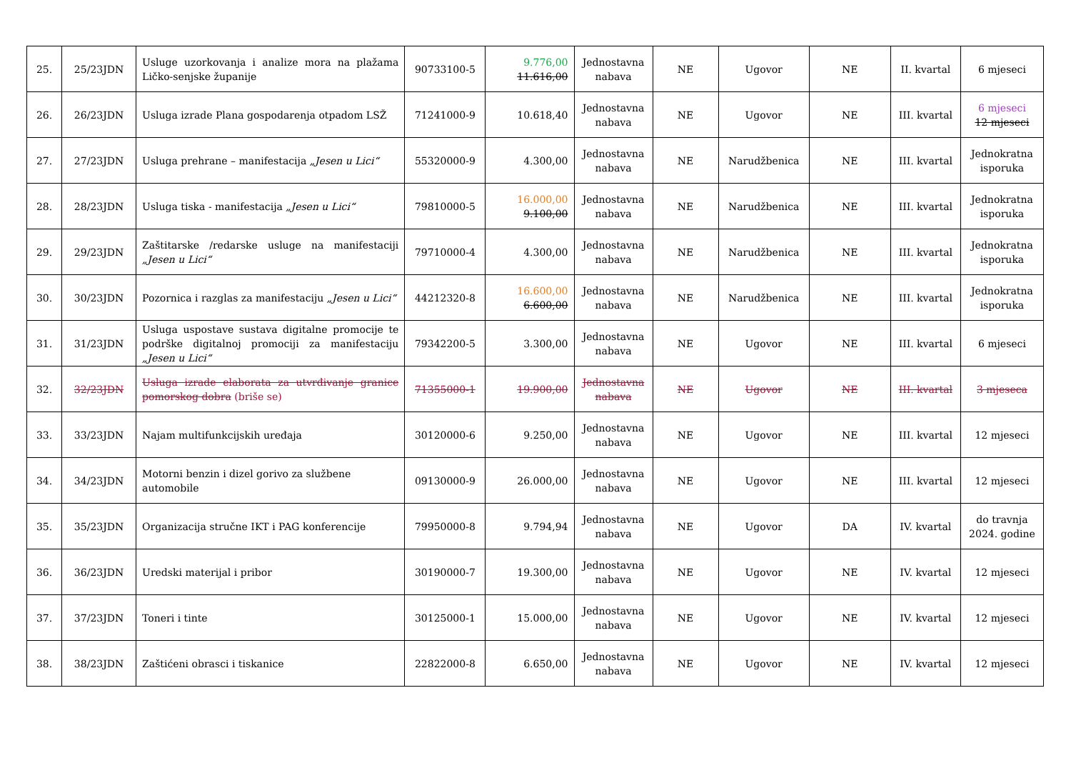| 25. | 25/23JDN | Usluge uzorkovanja i analize mora na plažama Ličko-senjske županije | 90733100-5 | 9.776,00 11.616,00 | Jednostavna nabava | NE | Ugovor | NE | II. kvartal | 6 mjeseci |
| 26. | 26/23JDN | Usluga izrade Plana gospodarenja otpadom LSŽ | 71241000-9 | 10.618,40 | Jednostavna nabava | NE | Ugovor | NE | III. kvartal | 6 mjeseci 12 mjeseci |
| 27. | 27/23JDN | Usluga prehrane – manifestacija „Jesen u Lici“ | 55320000-9 | 4.300,00 | Jednostavna nabava | NE | Narudžbenica | NE | III. kvartal | Jednokratna isporuka |
| 28. | 28/23JDN | Usluga tiska - manifestacija „Jesen u Lici“ | 79810000-5 | 16.000,00 9.100,00 | Jednostavna nabava | NE | Narudžbenica | NE | III. kvartal | Jednokratna isporuka |
| 29. | 29/23JDN | Zaštitarske /redarske usluge na manifestaciji „Jesen u Lici“ | 79710000-4 | 4.300,00 | Jednostavna nabava | NE | Narudžbenica | NE | III. kvartal | Jednokratna isporuka |
| 30. | 30/23JDN | Pozornica i razglas za manifestaciju „Jesen u Lici“ | 44212320-8 | 16.600,00 6.600,00 | Jednostavna nabava | NE | Narudžbenica | NE | III. kvartal | Jednokratna isporuka |
| 31. | 31/23JDN | Usluga uspostave sustava digitalne promocije te podrške digitalnoj promociji za manifestaciju „Jesen u Lici“ | 79342200-5 | 3.300,00 | Jednostavna nabava | NE | Ugovor | NE | III. kvartal | 6 mjeseci |
| 32. | 32/23JDN | Usluga izrade elaborata za utvrđivanje granice pomorskog dobra (briše se) | 71355000-1 | 19.900,00 | Jednostavna nabava | NE | Ugovor | NE | III. kvartal | 3 mjeseca |
| 33. | 33/23JDN | Najam multifunkcijskih uređaja | 30120000-6 | 9.250,00 | Jednostavna nabava | NE | Ugovor | NE | III. kvartal | 12 mjeseci |
| 34. | 34/23JDN | Motorni benzin i dizel gorivo za službene automobile | 09130000-9 | 26.000,00 | Jednostavna nabava | NE | Ugovor | NE | III. kvartal | 12 mjeseci |
| 35. | 35/23JDN | Organizacija stručne IKT i PAG konferencije | 79950000-8 | 9.794,94 | Jednostavna nabava | NE | Ugovor | DA | IV. kvartal | do travnja 2024. godine |
| 36. | 36/23JDN | Uredski materijal i pribor | 30190000-7 | 19.300,00 | Jednostavna nabava | NE | Ugovor | NE | IV. kvartal | 12 mjeseci |
| 37. | 37/23JDN | Toneri i tinte | 30125000-1 | 15.000,00 | Jednostavna nabava | NE | Ugovor | NE | IV. kvartal | 12 mjeseci |
| 38. | 38/23JDN | Zaštićeni obrasci i tiskanice | 22822000-8 | 6.650,00 | Jednostavna nabava | NE | Ugovor | NE | IV. kvartal | 12 mjeseci |